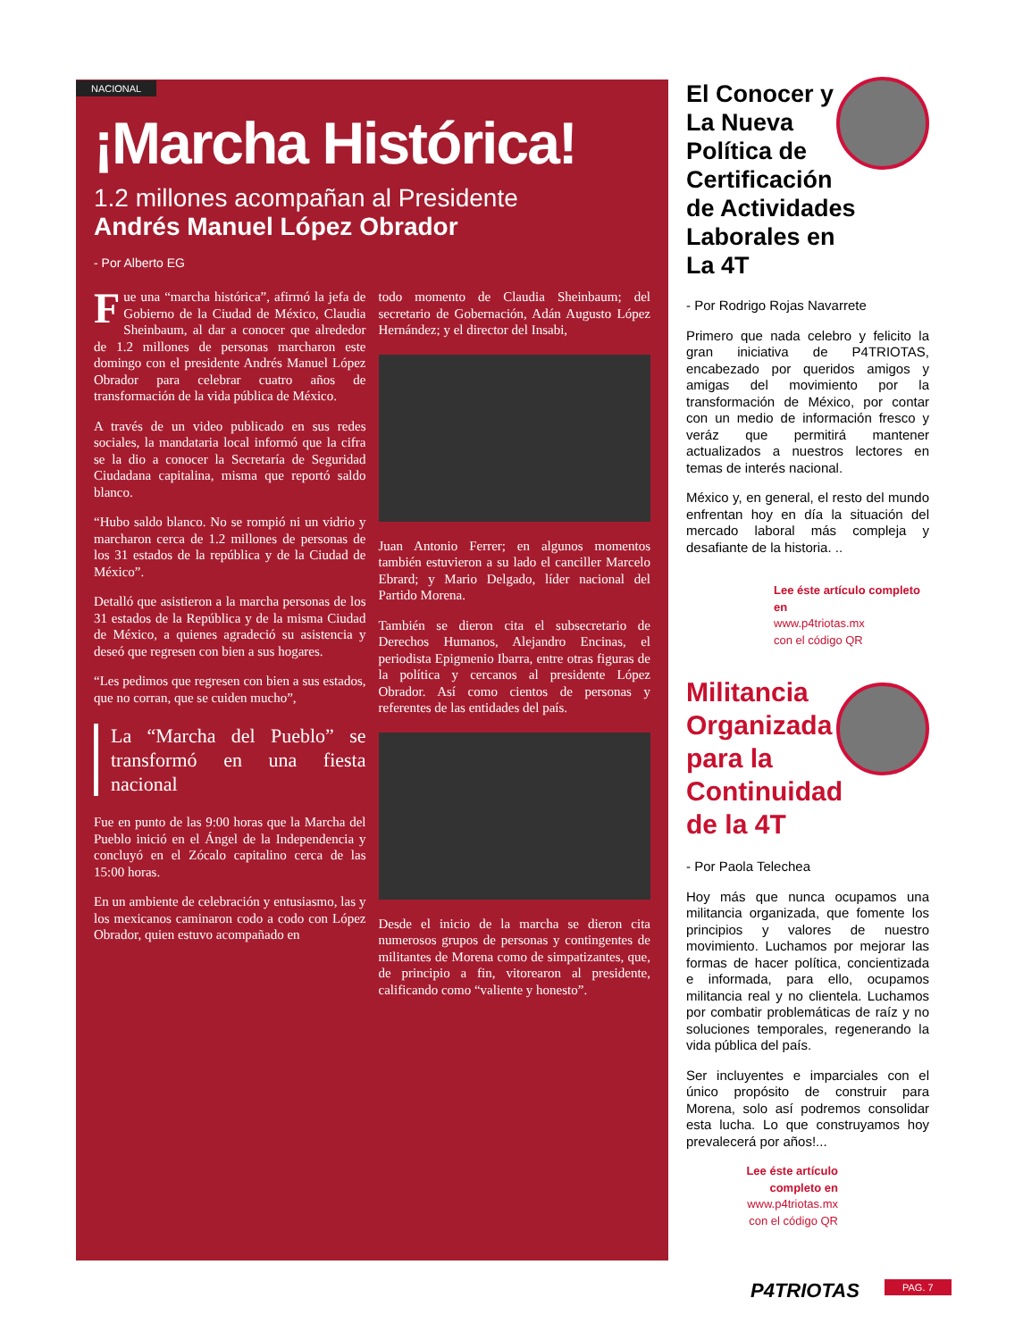NACIONAL
¡Marcha Histórica!
1.2 millones acompañan al Presidente
Andrés Manuel López Obrador
- Por Alberto EG
Fue una “marcha histórica”, afirmó la jefa de Gobierno de la Ciudad de México, Claudia Sheinbaum, al dar a conocer que alrededor de 1.2 millones de personas marcharon este domingo con el presidente Andrés Manuel López Obrador para celebrar cuatro años de transformación de la vida pública de México.
A través de un video publicado en sus redes sociales, la mandataria local informó que la cifra se la dio a conocer la Secretaría de Seguridad Ciudadana capitalina, misma que reportó saldo blanco.
“Hubo saldo blanco. No se rompió ni un vidrio y marcharon cerca de 1.2 millones de personas de los 31 estados de la república y de la Ciudad de México”.
Detalló que asistieron a la marcha personas de los 31 estados de la República y de la misma Ciudad de México, a quienes agradeció su asistencia y deseó que regresen con bien a sus hogares.
“Les pedimos que regresen con bien a sus estados, que no corran, que se cuiden mucho”,
La “Marcha del Pueblo” se transformó en una fiesta nacional
Fue en punto de las 9:00 horas que la Marcha del Pueblo inició en el Ángel de la Independencia y concluyó en el Zócalo capitalino cerca de las 15:00 horas.
En un ambiente de celebración y entusiasmo, las y los mexicanos caminaron codo a codo con López Obrador, quien estuvo acompañado en
todo momento de Claudia Sheinbaum; del secretario de Gobernación, Adán Augusto López Hernández; y el director del Insabi,
Juan Antonio Ferrer; en algunos momentos también estuvieron a su lado el canciller Marcelo Ebrard; y Mario Delgado, líder nacional del Partido Morena.
También se dieron cita el subsecretario de Derechos Humanos, Alejandro Encinas, el periodista Epigmenio Ibarra, entre otras figuras de la política y cercanos al presidente López Obrador. Así como cientos de personas y referentes de las entidades del país.
Desde el inicio de la marcha se dieron cita numerosos grupos de personas y contingentes de militantes de Morena como de simpatizantes, que, de principio a fin, vitorearon al presidente, calificando como “valiente y honesto”.
El Conocer y La Nueva Política de Certificación de Actividades Laborales en La 4T
- Por Rodrigo Rojas Navarrete
Primero que nada celebro y felicito la gran iniciativa de P4TRIOTAS, encabezado por queridos amigos y amigas del movimiento por la transformación de México, por contar con un medio de información fresco y veráz que permitirá mantener actualizados a nuestros lectores en temas de interés nacional.
México y, en general, el resto del mundo enfrentan hoy en día la situación del mercado laboral más compleja y desafiante de la historia. ..
Lee éste artículo completo en
www.p4triotas.mx
con el código QR
Militancia Organizada para la Continuidad de la 4T
- Por Paola Telechea
Hoy más que nunca ocupamos una militancia organizada, que fomente los principios y valores de nuestro movimiento. Luchamos por mejorar las formas de hacer política, concientizada e informada, para ello, ocupamos militancia real y no clientela. Luchamos por combatir problemáticas de raíz y no soluciones temporales, regenerando la vida pública del país.
Ser incluyentes e imparciales con el único propósito de construir para Morena, solo así podremos consolidar esta lucha. Lo que construyamos hoy prevalecerá por años!...
Lee éste artículo completo en
www.p4triotas.mx
con el código QR
P4TRIOTAS PAG. 7